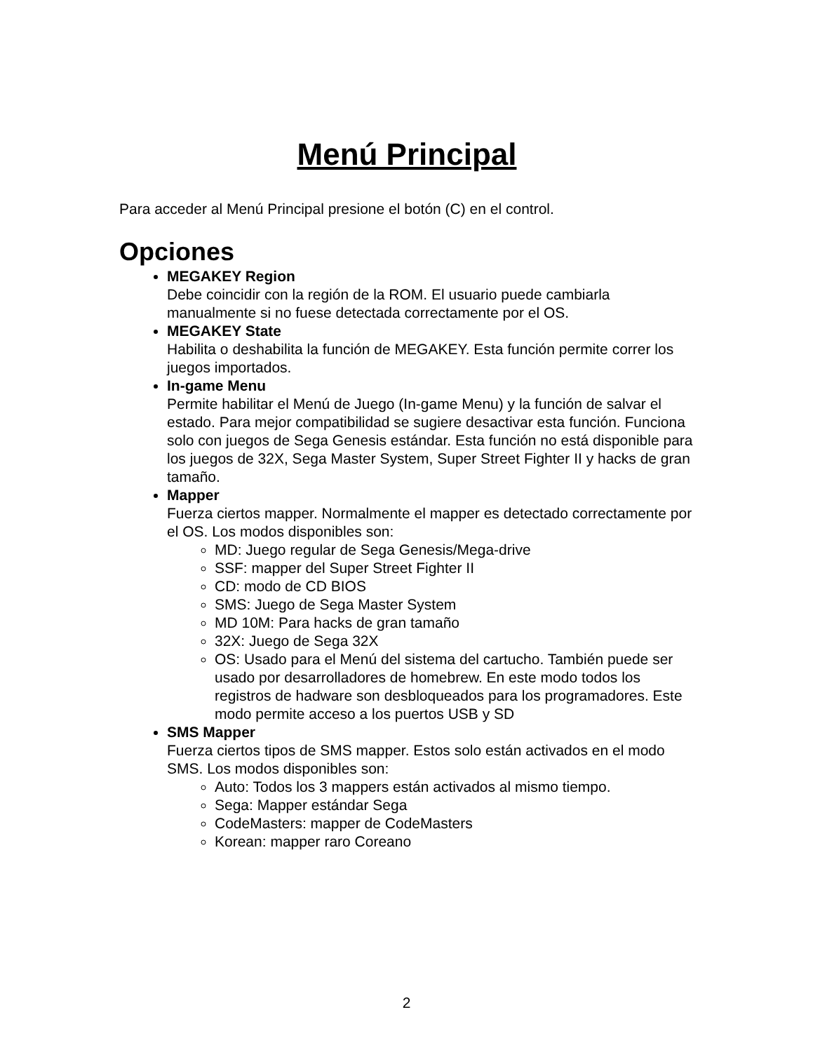Menú Principal
Para acceder al Menú Principal presione el botón (C) en el control.
Opciones
MEGAKEY Region
Debe coincidir con la región de la ROM. El usuario puede cambiarla manualmente si no fuese detectada correctamente por el OS.
MEGAKEY State
Habilita o deshabilita la función de MEGAKEY. Esta función permite correr los juegos importados.
In-game Menu
Permite habilitar el Menú de Juego (In-game Menu) y la función de salvar el estado. Para mejor compatibilidad se sugiere desactivar esta función. Funciona solo con juegos de Sega Genesis estándar. Esta función no está disponible para los juegos de 32X, Sega Master System, Super Street Fighter II y hacks de gran tamaño.
Mapper
Fuerza ciertos mapper. Normalmente el mapper es detectado correctamente por el OS. Los modos disponibles son:
MD: Juego regular de Sega Genesis/Mega-drive
SSF: mapper del Super Street Fighter II
CD: modo de CD BIOS
SMS: Juego de Sega Master System
MD 10M: Para hacks de gran tamaño
32X: Juego de Sega 32X
OS: Usado para el Menú del sistema del cartucho. También puede ser usado por desarrolladores de homebrew. En este modo todos los registros de hadware son desbloqueados para los programadores. Este modo permite acceso a los puertos USB y SD
SMS Mapper
Fuerza ciertos tipos de SMS mapper. Estos solo están activados en el modo SMS. Los modos disponibles son:
Auto: Todos los 3 mappers están activados al mismo tiempo.
Sega: Mapper estándar Sega
CodeMasters: mapper de CodeMasters
Korean: mapper raro Coreano
2